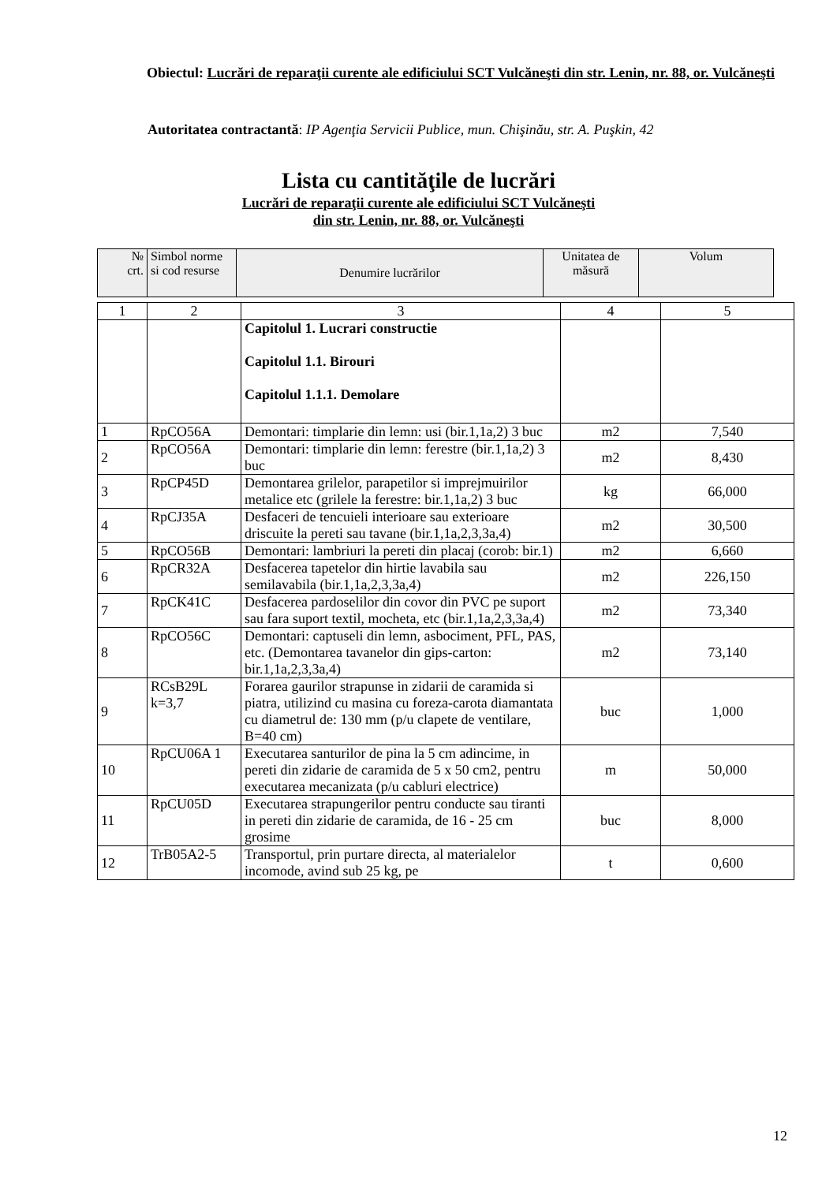Obiectul: Lucrări de reparaţii curente ale edificiului SCT Vulcăneşti din str. Lenin, nr. 88, or. Vulcăneşti
Autoritatea contractantă: IP Agenţia Servicii Publice, mun. Chişinău, str. A. Puşkin, 42
Lista cu cantităţile de lucrări
Lucrări de reparaţii curente ale edificiului SCT Vulcăneşti
din str. Lenin, nr. 88, or. Vulcăneşti
| № crt. | Simbol norme si cod resurse | Denumire lucrărilor | Unitatea de măsură | Volum |
| --- | --- | --- | --- | --- |
| 1 | 2 | 3 | 4 | 5 |
| | | Capitolul 1. Lucrari constructie Capitolul 1.1. Birouri Capitolul 1.1.1. Demolare | | |
| 1 | RpCO56A | Demontari: timplarie din lemn: usi (bir.1,1a,2) 3 buc | m2 | 7,540 |
| 2 | RpCO56A | Demontari: timplarie din lemn: ferestre (bir.1,1a,2) 3 buc | m2 | 8,430 |
| 3 | RpCP45D | Demontarea grilelor, parapetilor si imprejmuirilor metalice etc (grilele la ferestre: bir.1,1a,2) 3 buc | kg | 66,000 |
| 4 | RpCJ35A | Desfaceri de tencuieli interioare sau exterioare driscuite la pereti sau tavane (bir.1,1a,2,3,3a,4) | m2 | 30,500 |
| 5 | RpCO56B | Demontari: lambriuri la pereti din placaj (corob: bir.1) | m2 | 6,660 |
| 6 | RpCR32A | Desfacerea tapetelor din hirtie lavabila sau semilavabila (bir.1,1a,2,3,3a,4) | m2 | 226,150 |
| 7 | RpCK41C | Desfacerea pardoselilor din covor din PVC pe suport sau fara suport textil, mocheta, etc (bir.1,1a,2,3,3a,4) | m2 | 73,340 |
| 8 | RpCO56C | Demontari: captuseli din lemn, asbociment, PFL, PAS, etc. (Demontarea tavanelor din gips-carton: bir.1,1a,2,3,3a,4) | m2 | 73,140 |
| 9 | RCsB29L k=3,7 | Forarea gaurilor strapunse in zidarii de caramida si piatra, utilizind cu masina cu foreza-carota diamantata cu diametrul de: 130 mm (p/u clapete de ventilare, B=40 cm) | buc | 1,000 |
| 10 | RpCU06A 1 | Executarea santurilor de pina la 5 cm adincime, in pereti din zidarie de caramida de 5 x 50 cm2, pentru executarea mecanizata (p/u cabluri electrice) | m | 50,000 |
| 11 | RpCU05D | Executarea strapungerilor pentru conducte sau tiranti in pereti din zidarie de caramida, de 16 - 25 cm grosime | buc | 8,000 |
| 12 | TrB05A2-5 | Transportul, prin purtare directa, al materialelor incomode, avind sub 25 kg, pe | t | 0,600 |
12